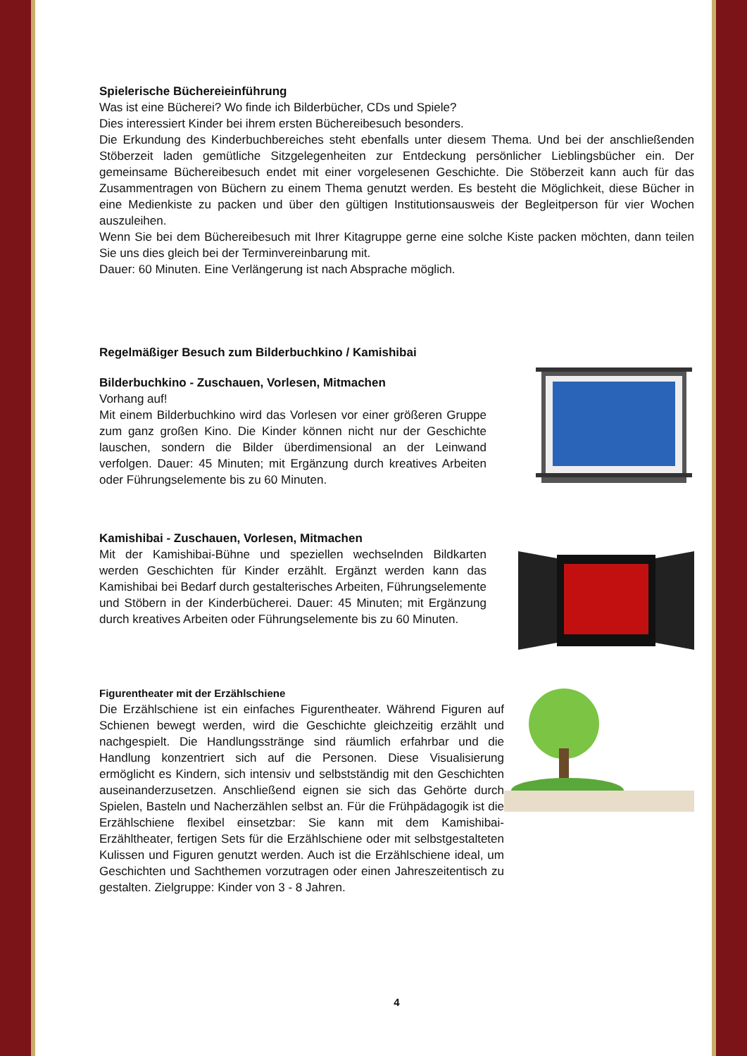Spielerische Büchereieinführung
Was ist eine Bücherei? Wo finde ich Bilderbücher, CDs und Spiele?
Dies interessiert Kinder bei ihrem ersten Büchereibesuch besonders.
Die Erkundung des Kinderbuchbereiches steht ebenfalls unter diesem Thema. Und bei der anschließenden Stöberzeit laden gemütliche Sitzgelegenheiten zur Entdeckung persönlicher Lieblingsbücher ein. Der gemeinsame Büchereibesuch endet mit einer vorgelesenen Geschichte. Die Stöberzeit kann auch für das Zusammentragen von Büchern zu einem Thema genutzt werden. Es besteht die Möglichkeit, diese Bücher in eine Medienkiste zu packen und über den gültigen Institutionsausweis der Begleitperson für vier Wochen auszuleihen.
Wenn Sie bei dem Büchereibesuch mit Ihrer Kitagruppe gerne eine solche Kiste packen möchten, dann teilen Sie uns dies gleich bei der Terminvereinbarung mit.
Dauer: 60 Minuten. Eine Verlängerung ist nach Absprache möglich.
Regelmäßiger Besuch zum Bilderbuchkino / Kamishibai
Bilderbuchkino - Zuschauen, Vorlesen, Mitmachen
Vorhang auf!
Mit einem Bilderbuchkino wird das Vorlesen vor einer größeren Gruppe zum ganz großen Kino. Die Kinder können nicht nur der Geschichte lauschen, sondern die Bilder überdimensional an der Leinwand verfolgen. Dauer: 45 Minuten; mit Ergänzung durch kreatives Arbeiten oder Führungselemente bis zu 60 Minuten.
Kamishibai - Zuschauen, Vorlesen, Mitmachen
Mit der Kamishibai-Bühne und speziellen wechselnden Bildkarten werden Geschichten für Kinder erzählt. Ergänzt werden kann das Kamishibai bei Bedarf durch gestalterisches Arbeiten, Führungselemente und Stöbern in der Kinderbücherei. Dauer: 45 Minuten; mit Ergänzung durch kreatives Arbeiten oder Führungselemente bis zu 60 Minuten.
Figurentheater mit der Erzählschiene
Die Erzählschiene ist ein einfaches Figurentheater. Während Figuren auf Schienen bewegt werden, wird die Geschichte gleichzeitig erzählt und nachgespielt. Die Handlungsstränge sind räumlich erfahrbar und die Handlung konzentriert sich auf die Personen. Diese Visualisierung ermöglicht es Kindern, sich intensiv und selbstständig mit den Geschichten auseinanderzusetzen. Anschließend eignen sie sich das Gehörte durch Spielen, Basteln und Nacherzählen selbst an. Für die Frühpädagogik ist die Erzählschiene flexibel einsetzbar: Sie kann mit dem Kamishibai-Erzähltheater, fertigen Sets für die Erzählschiene oder mit selbstgestalteten Kulissen und Figuren genutzt werden. Auch ist die Erzählschiene ideal, um Geschichten und Sachthemen vorzutragen oder einen Jahreszeitentisch zu gestalten. Zielgruppe: Kinder von 3 - 8 Jahren.
4